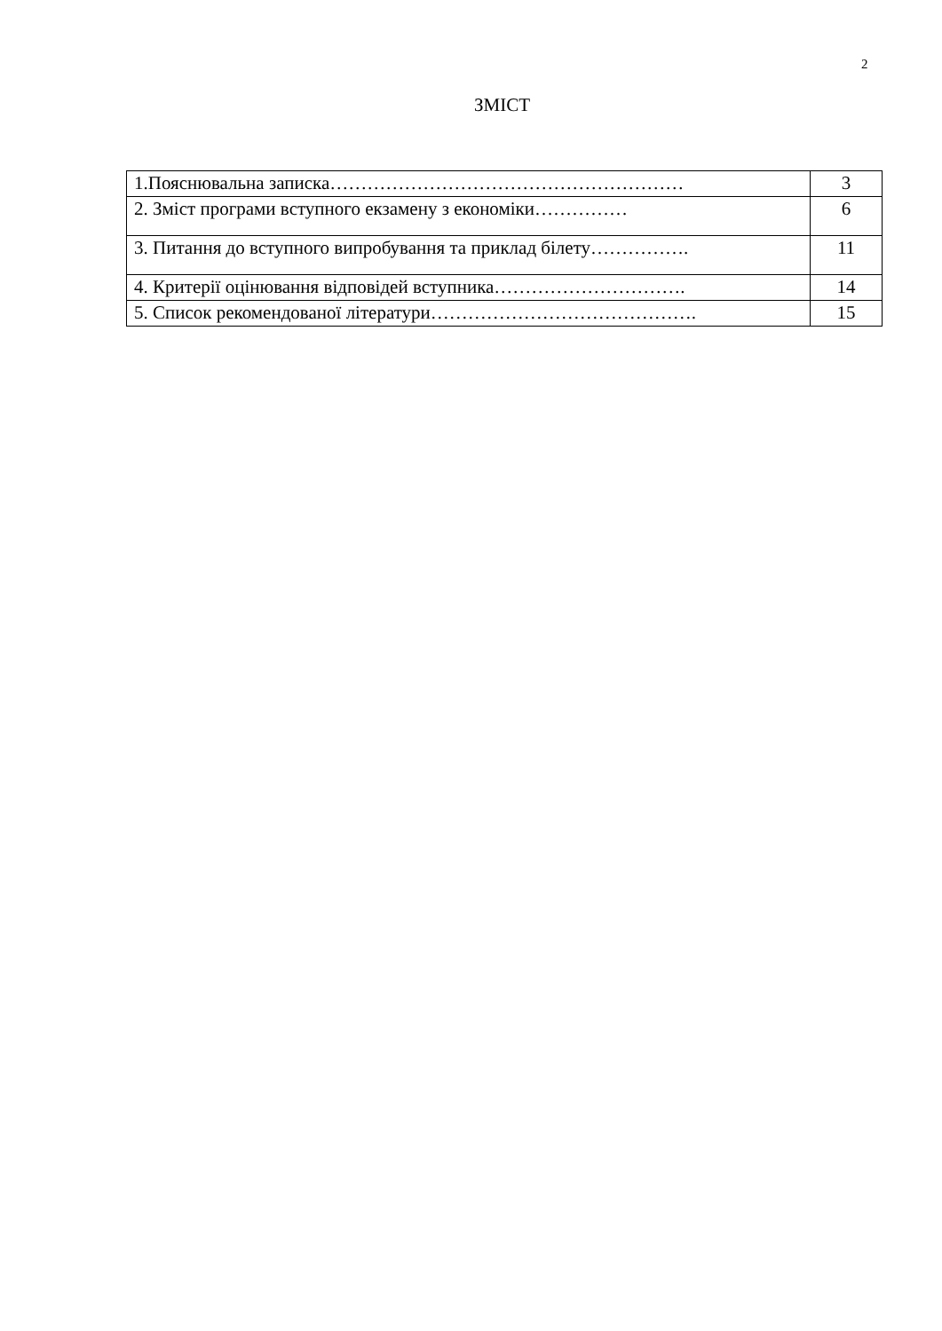2
ЗМІСТ
| 1.Пояснювальна записка………………………………………………… | 3 |
| 2. Зміст програми вступного екзамену з економіки…………… | 6 |
| 3. Питання до вступного випробування та приклад білету……………. | 11 |
| 4. Критерії оцінювання відповідей вступника…………………………. | 14 |
| 5. Список рекомендованої літератури……………………………………. | 15 |